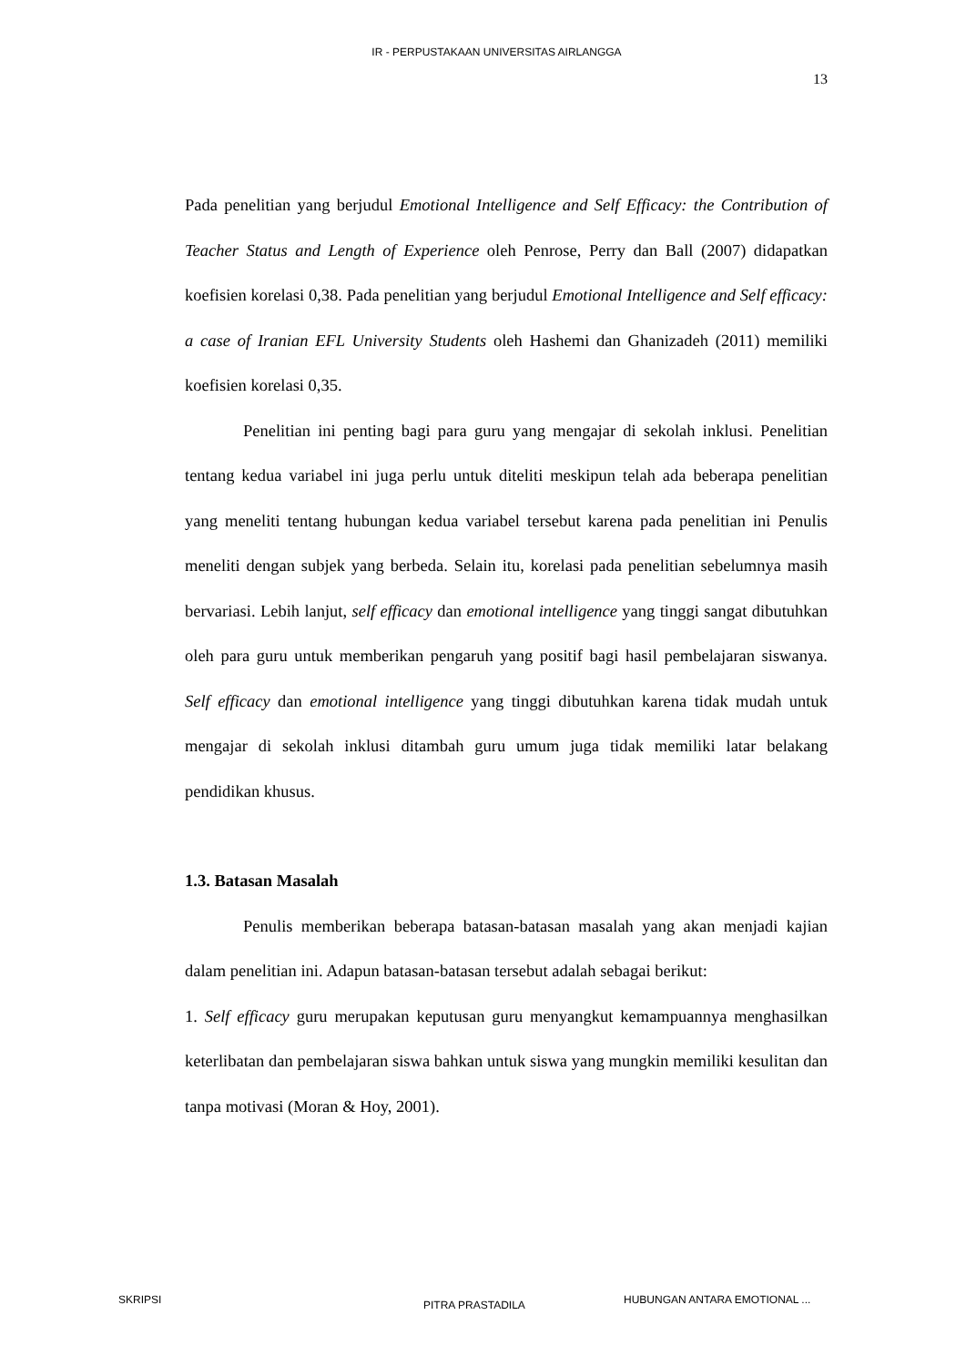IR - PERPUSTAKAAN UNIVERSITAS AIRLANGGA
13
Pada penelitian yang berjudul Emotional Intelligence and Self Efficacy: the Contribution of Teacher Status and Length of Experience oleh Penrose, Perry dan Ball (2007) didapatkan koefisien korelasi 0,38. Pada penelitian yang berjudul Emotional Intelligence and Self efficacy: a case of Iranian EFL University Students oleh Hashemi dan Ghanizadeh (2011) memiliki koefisien korelasi 0,35.
Penelitian ini penting bagi para guru yang mengajar di sekolah inklusi. Penelitian tentang kedua variabel ini juga perlu untuk diteliti meskipun telah ada beberapa penelitian yang meneliti tentang hubungan kedua variabel tersebut karena pada penelitian ini Penulis meneliti dengan subjek yang berbeda. Selain itu, korelasi pada penelitian sebelumnya masih bervariasi. Lebih lanjut, self efficacy dan emotional intelligence yang tinggi sangat dibutuhkan oleh para guru untuk memberikan pengaruh yang positif bagi hasil pembelajaran siswanya. Self efficacy dan emotional intelligence yang tinggi dibutuhkan karena tidak mudah untuk mengajar di sekolah inklusi ditambah guru umum juga tidak memiliki latar belakang pendidikan khusus.
1.3. Batasan Masalah
Penulis memberikan beberapa batasan-batasan masalah yang akan menjadi kajian dalam penelitian ini. Adapun batasan-batasan tersebut adalah sebagai berikut:
1. Self efficacy guru merupakan keputusan guru menyangkut kemampuannya menghasilkan keterlibatan dan pembelajaran siswa bahkan untuk siswa yang mungkin memiliki kesulitan dan tanpa motivasi (Moran & Hoy, 2001).
SKRIPSI PITRA PRASTADILA HUBUNGAN ANTARA EMOTIONAL ...